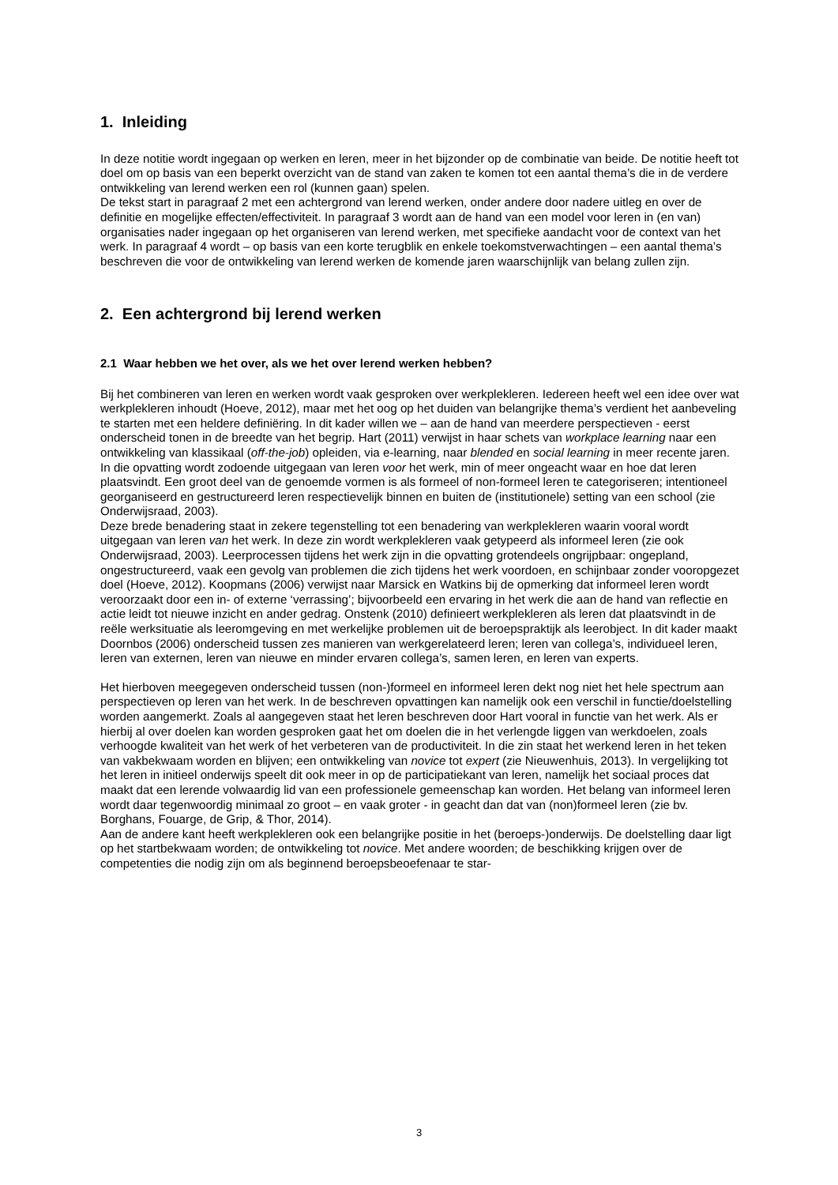1. Inleiding
In deze notitie wordt ingegaan op werken en leren, meer in het bijzonder op de combinatie van beide. De notitie heeft tot doel om op basis van een beperkt overzicht van de stand van zaken te komen tot een aantal thema’s die in de verdere ontwikkeling van lerend werken een rol (kunnen gaan) spelen.
De tekst start in paragraaf 2 met een achtergrond van lerend werken, onder andere door nadere uitleg en over de definitie en mogelijke effecten/effectiviteit. In paragraaf 3 wordt aan de hand van een model voor leren in (en van) organisaties nader ingegaan op het organiseren van lerend werken, met specifieke aandacht voor de context van het werk. In paragraaf 4 wordt – op basis van een korte terugblik en enkele toekomstverwachtingen – een aantal thema’s beschreven die voor de ontwikkeling van lerend werken de komende jaren waarschijnlijk van belang zullen zijn.
2. Een achtergrond bij lerend werken
2.1 Waar hebben we het over, als we het over lerend werken hebben?
Bij het combineren van leren en werken wordt vaak gesproken over werkplekleren. Iedereen heeft wel een idee over wat werkplekleren inhoudt (Hoeve, 2012), maar met het oog op het duiden van belangrijke thema’s verdient het aanbeveling te starten met een heldere definiëring. In dit kader willen we – aan de hand van meerdere perspectieven - eerst onderscheid tonen in de breedte van het begrip. Hart (2011) verwijst in haar schets van workplace learning naar een ontwikkeling van klassikaal (off-the-job) opleiden, via e-learning, naar blended en social learning in meer recente jaren. In die opvatting wordt zodoende uitgegaan van leren voor het werk, min of meer ongeacht waar en hoe dat leren plaatsvindt. Een groot deel van de genoemde vormen is als formeel of non-formeel leren te categoriseren; intentioneel georganiseerd en gestructureerd leren respectievelijk binnen en buiten de (institutionele) setting van een school (zie Onderwijsraad, 2003).
Deze brede benadering staat in zekere tegenstelling tot een benadering van werkplekleren waarin vooral wordt uitgegaan van leren van het werk. In deze zin wordt werkplekleren vaak getypeerd als informeel leren (zie ook Onderwijsraad, 2003). Leerprocessen tijdens het werk zijn in die opvatting grotendeels ongrijpbaar: ongepland, ongestructureerd, vaak een gevolg van problemen die zich tijdens het werk voordoen, en schijnbaar zonder vooropgezet doel (Hoeve, 2012). Koopmans (2006) verwijst naar Marsick en Watkins bij de opmerking dat informeel leren wordt veroorzaakt door een in- of externe ‘verrassing’; bijvoorbeeld een ervaring in het werk die aan de hand van reflectie en actie leidt tot nieuwe inzicht en ander gedrag. Onstenk (2010) definieert werkplekleren als leren dat plaatsvindt in de reële werksituatie als leeromgeving en met werkelijke problemen uit de beroepspraktijk als leerobject. In dit kader maakt Doornbos (2006) onderscheid tussen zes manieren van werkgerelateerd leren; leren van collega’s, individueel leren, leren van externen, leren van nieuwe en minder ervaren collega’s, samen leren, en leren van experts.
Het hierboven meegegeven onderscheid tussen (non-)formeel en informeel leren dekt nog niet het hele spectrum aan perspectieven op leren van het werk. In de beschreven opvattingen kan namelijk ook een verschil in functie/doelstelling worden aangemerkt. Zoals al aangegeven staat het leren beschreven door Hart vooral in functie van het werk. Als er hierbij al over doelen kan worden gesproken gaat het om doelen die in het verlengde liggen van werkdoelen, zoals verhoogde kwaliteit van het werk of het verbeteren van de productiviteit. In die zin staat het werkend leren in het teken van vakbekwaam worden en blijven; een ontwikkeling van novice tot expert (zie Nieuwenhuis, 2013). In vergelijking tot het leren in initieel onderwijs speelt dit ook meer in op de participatiekant van leren, namelijk het sociaal proces dat maakt dat een lerende volwaardig lid van een professionele gemeenschap kan worden. Het belang van informeel leren wordt daar tegenwoordig minimaal zo groot – en vaak groter - in geacht dan dat van (non)formeel leren (zie bv. Borghans, Fouarge, de Grip, & Thor, 2014).
Aan de andere kant heeft werkplekleren ook een belangrijke positie in het (beroeps-)onderwijs. De doelstelling daar ligt op het startbekwaam worden; de ontwikkeling tot novice. Met andere woorden; de beschikking krijgen over de competenties die nodig zijn om als beginnend beroepsbeoefenaar te star-
3